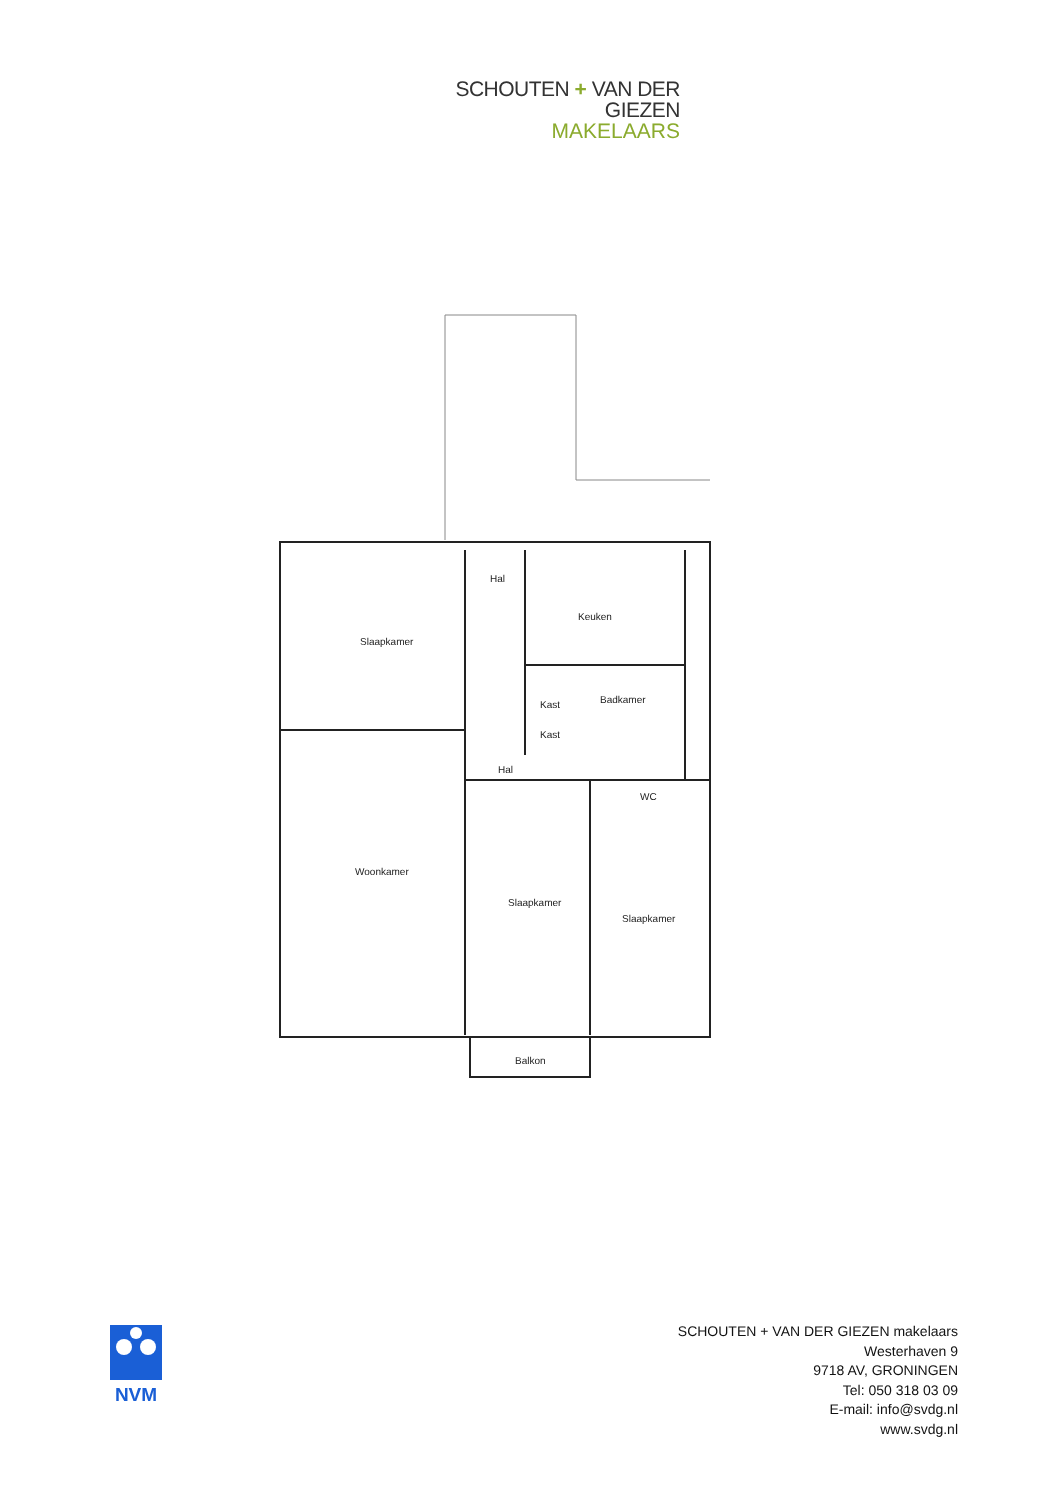SCHOUTEN + VAN DER GIEZEN
MAKELAARS
Slaapkamer
Hal
Keuken
Kast
Badkamer
Kast
Hal
WC
Woonkamer
Slaapkamer
Slaapkamer
Balkon
NVM
SCHOUTEN + VAN DER GIEZEN makelaars
Westerhaven 9
9718 AV, GRONINGEN
Tel: 050 318 03 09
E-mail: info@svdg.nl
www.svdg.nl